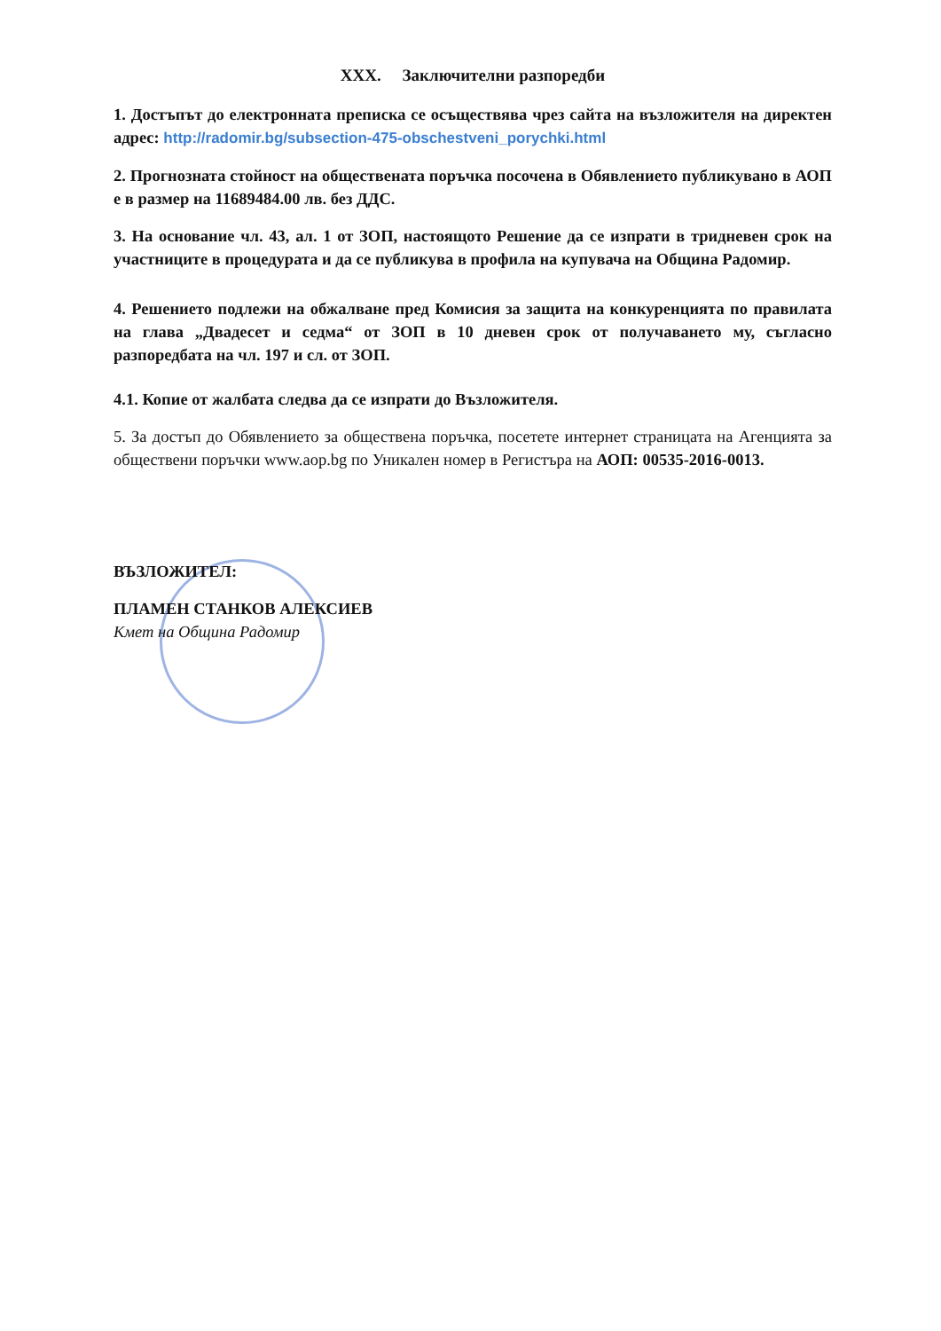XXX. Заключителни разпоредби
1. Достъпът до електронната преписка се осъществява чрез сайта на възложителя на директен адрес: http://radomir.bg/subsection-475-obschestveni_porychki.html
2. Прогнозната стойност на обществената поръчка посочена в Обявлението публикувано в АОП е в размер на 11689484.00 лв. без ДДС.
3. На основание чл. 43, ал. 1 от ЗОП, настоящото Решение да се изпрати в тридневен срок на участниците в процедурата и да се публикува в профила на купувача на Община Радомир.
4. Решението подлежи на обжалване пред Комисия за защита на конкуренцията по правилата на глава „Двадесет и седма“ от ЗОП в 10 дневен срок от получаването му, съгласно разпоредбата на чл. 197 и сл. от ЗОП.
4.1. Копие от жалбата следва да се изпрати до Възложителя.
5. За достъп до Обявлението за обществена поръчка, посетете интернет страницата на Агенцията за обществени поръчки www.aop.bg по Уникален номер в Регистъра на АОП: 00535-2016-0013.
ВЪЗЛОЖИТЕЛ:
ПЛАМЕН СТАНКОВ АЛЕКСИЕВ
Кмет на Община Радомир